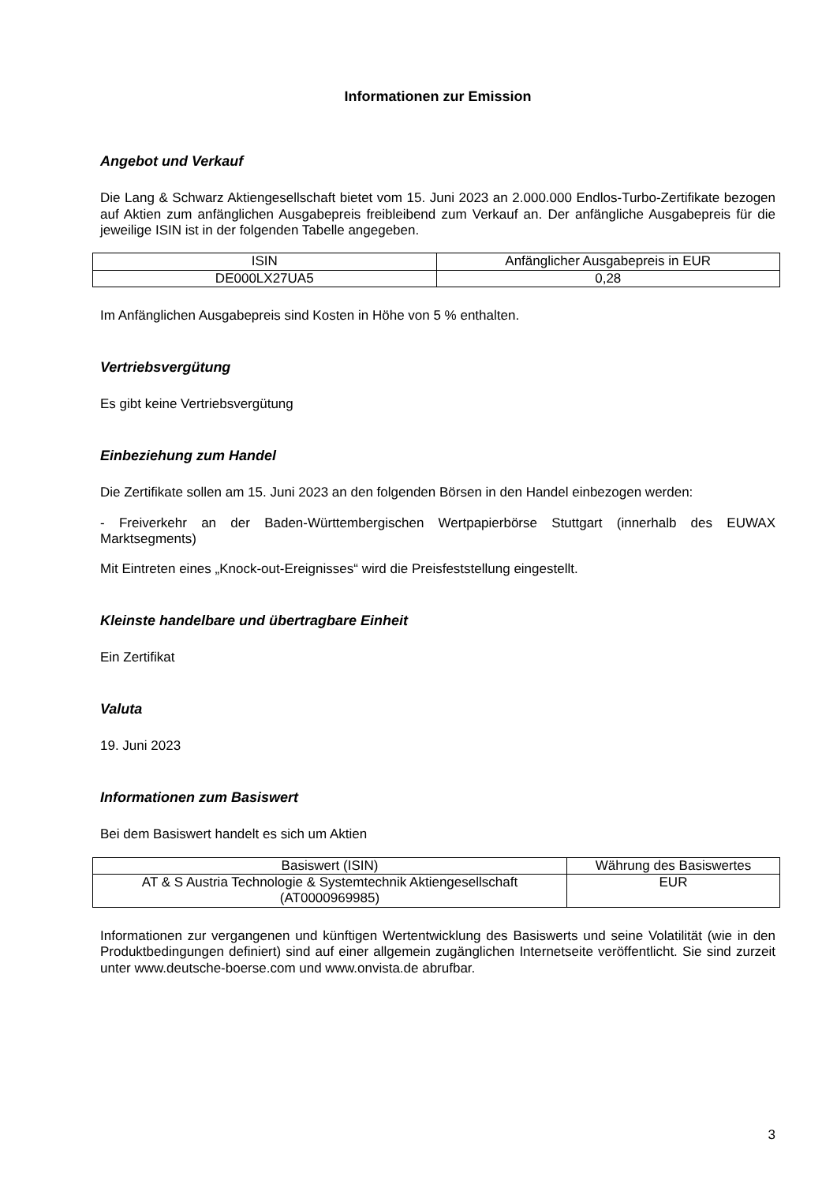Informationen zur Emission
Angebot und Verkauf
Die Lang & Schwarz Aktiengesellschaft bietet vom 15. Juni 2023 an 2.000.000 Endlos-Turbo-Zertifikate bezogen auf Aktien zum anfänglichen Ausgabepreis freibleibend zum Verkauf an. Der anfängliche Ausgabepreis für die jeweilige ISIN ist in der folgenden Tabelle angegeben.
| ISIN | Anfänglicher Ausgabepreis in EUR |
| --- | --- |
| DE000LX27UA5 | 0,28 |
Im Anfänglichen Ausgabepreis sind Kosten in Höhe von 5 % enthalten.
Vertriebsvergütung
Es gibt keine Vertriebsvergütung
Einbeziehung zum Handel
Die Zertifikate sollen am 15. Juni 2023 an den folgenden Börsen in den Handel einbezogen werden:
- Freiverkehr an der Baden-Württembergischen Wertpapierbörse Stuttgart (innerhalb des EUWAX Marktsegments)
Mit Eintreten eines „Knock-out-Ereignisses“ wird die Preisfeststellung eingestellt.
Kleinste handelbare und übertragbare Einheit
Ein Zertifikat
Valuta
19. Juni 2023
Informationen zum Basiswert
Bei dem Basiswert handelt es sich um Aktien
| Basiswert (ISIN) | Währung des Basiswertes |
| --- | --- |
| AT & S Austria Technologie & Systemtechnik Aktiengesellschaft (AT0000969985) | EUR |
Informationen zur vergangenen und künftigen Wertentwicklung des Basiswerts und seine Volatilität (wie in den Produktbedingungen definiert) sind auf einer allgemein zugänglichen Internetseite veröffentlicht. Sie sind zurzeit unter www.deutsche-boerse.com und www.onvista.de abrufbar.
3